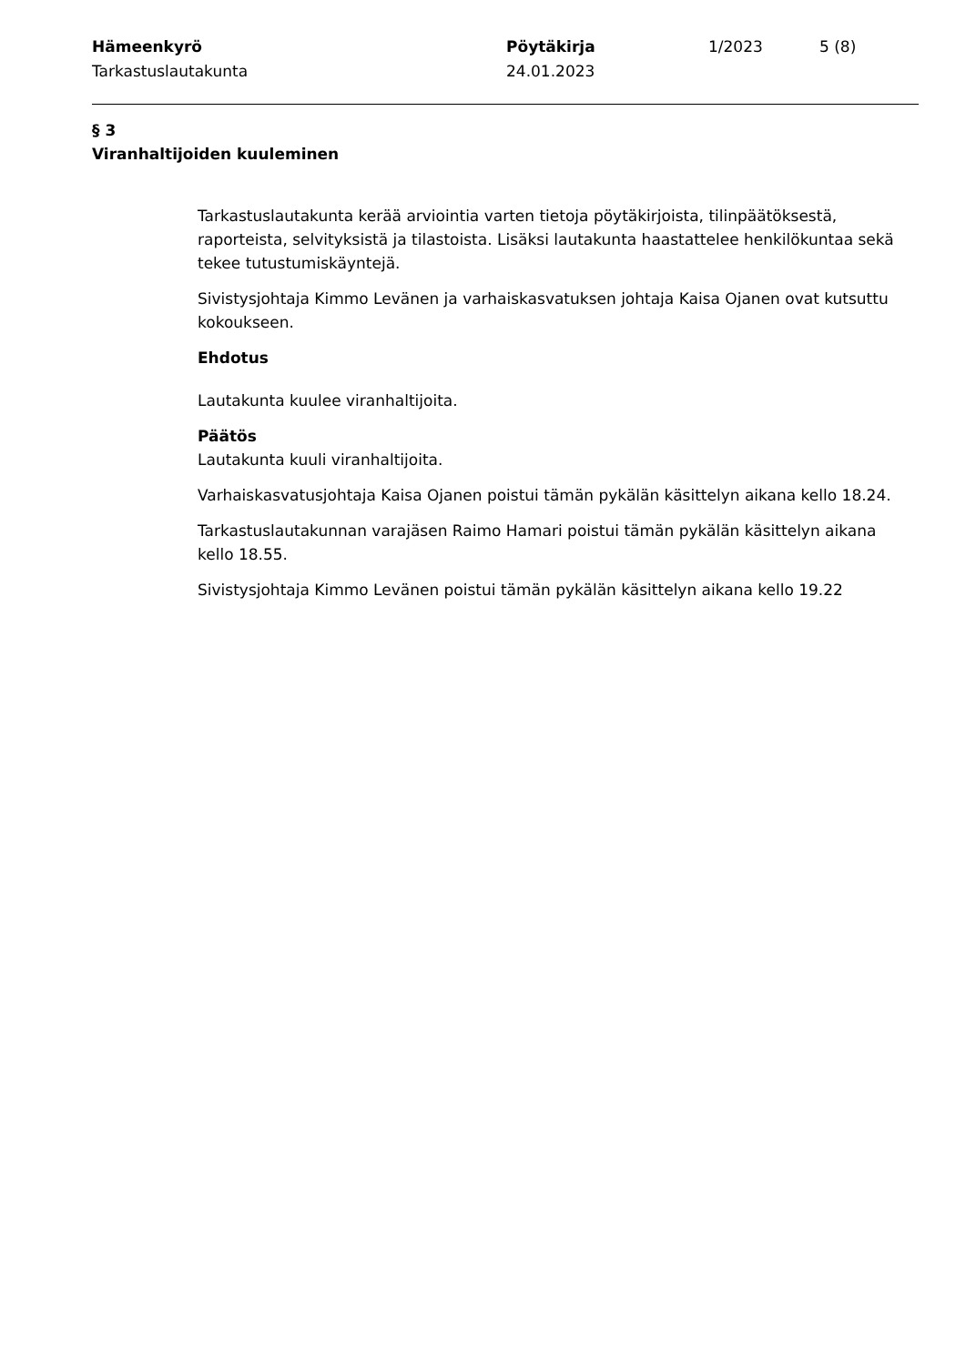Hämeenkyrö
Tarkastuslautakunta
Pöytäkirja
24.01.2023
1/2023 5 (8)
§ 3
Viranhaltijoiden kuuleminen
Tarkastuslautakunta kerää arviointia varten tietoja pöytäkirjoista, tilinpäätöksestä, raporteista, selvityksistä ja tilastoista. Lisäksi lautakunta haastattelee henkilökuntaa sekä tekee tutustumiskäyntejä.
Sivistysjohtaja Kimmo Levänen ja varhaiskasvatuksen johtaja Kaisa Ojanen ovat kutsuttu kokoukseen.
Ehdotus
Lautakunta kuulee viranhaltijoita.
Päätös
Lautakunta kuuli viranhaltijoita.
Varhaiskasvatusjohtaja Kaisa Ojanen poistui tämän pykälän käsittelyn aikana kello 18.24.
Tarkastuslautakunnan varajäsen Raimo Hamari poistui tämän pykälän käsittelyn aikana kello 18.55.
Sivistysjohtaja Kimmo Levänen poistui tämän pykälän käsittelyn aikana kello 19.22